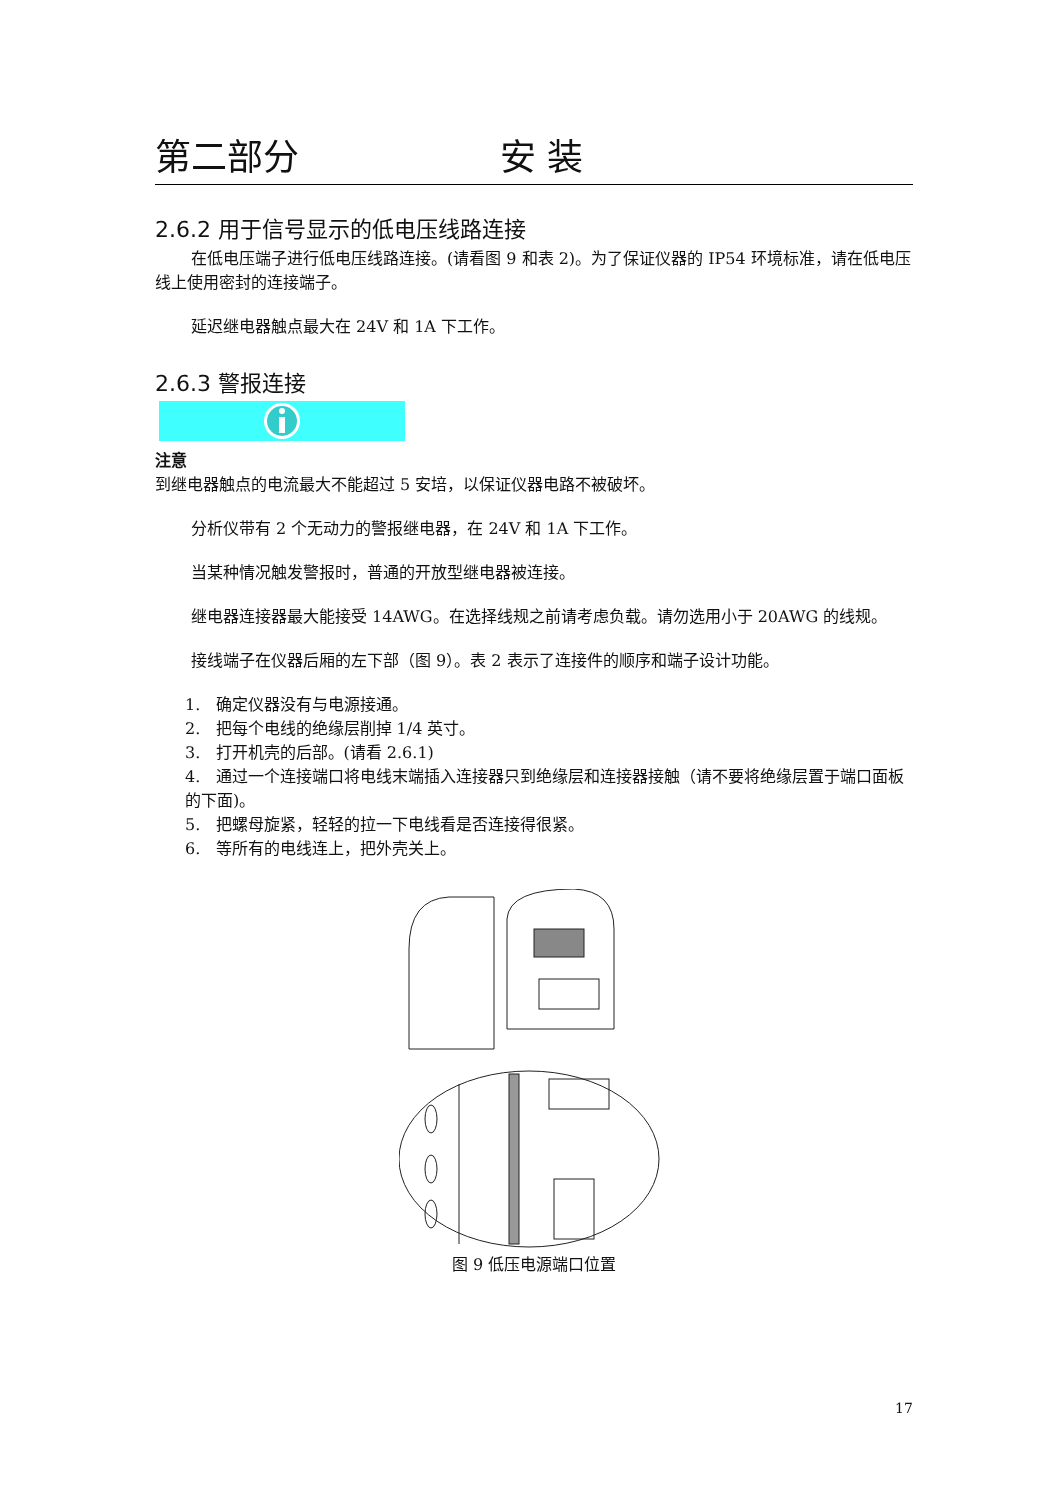第二部分 安 装
2.6.2 用于信号显示的低电压线路连接
在低电压端子进行低电压线路连接。(请看图 9 和表 2)。为了保证仪器的 IP54 环境标准，请在低电压线上使用密封的连接端子。
延迟继电器触点最大在 24V 和 1A 下工作。
2.6.3 警报连接
注意
到继电器触点的电流最大不能超过 5 安培，以保证仪器电路不被破坏。
分析仪带有 2 个无动力的警报继电器，在 24V 和 1A 下工作。
当某种情况触发警报时，普通的开放型继电器被连接。
继电器连接器最大能接受 14AWG。在选择线规之前请考虑负载。请勿选用小于 20AWG 的线规。
接线端子在仪器后厢的左下部（图 9）。表 2 表示了连接件的顺序和端子设计功能。
1. 确定仪器没有与电源接通。
2. 把每个电线的绝缘层削掉 1/4 英寸。
3. 打开机壳的后部。(请看 2.6.1)
4. 通过一个连接端口将电线末端插入连接器只到绝缘层和连接器接触（请不要将绝缘层置于端口面板的下面)。
5. 把螺母旋紧，轻轻的拉一下电线看是否连接得很紧。
6. 等所有的电线连上，把外壳关上。
图 9 低压电源端口位置
17